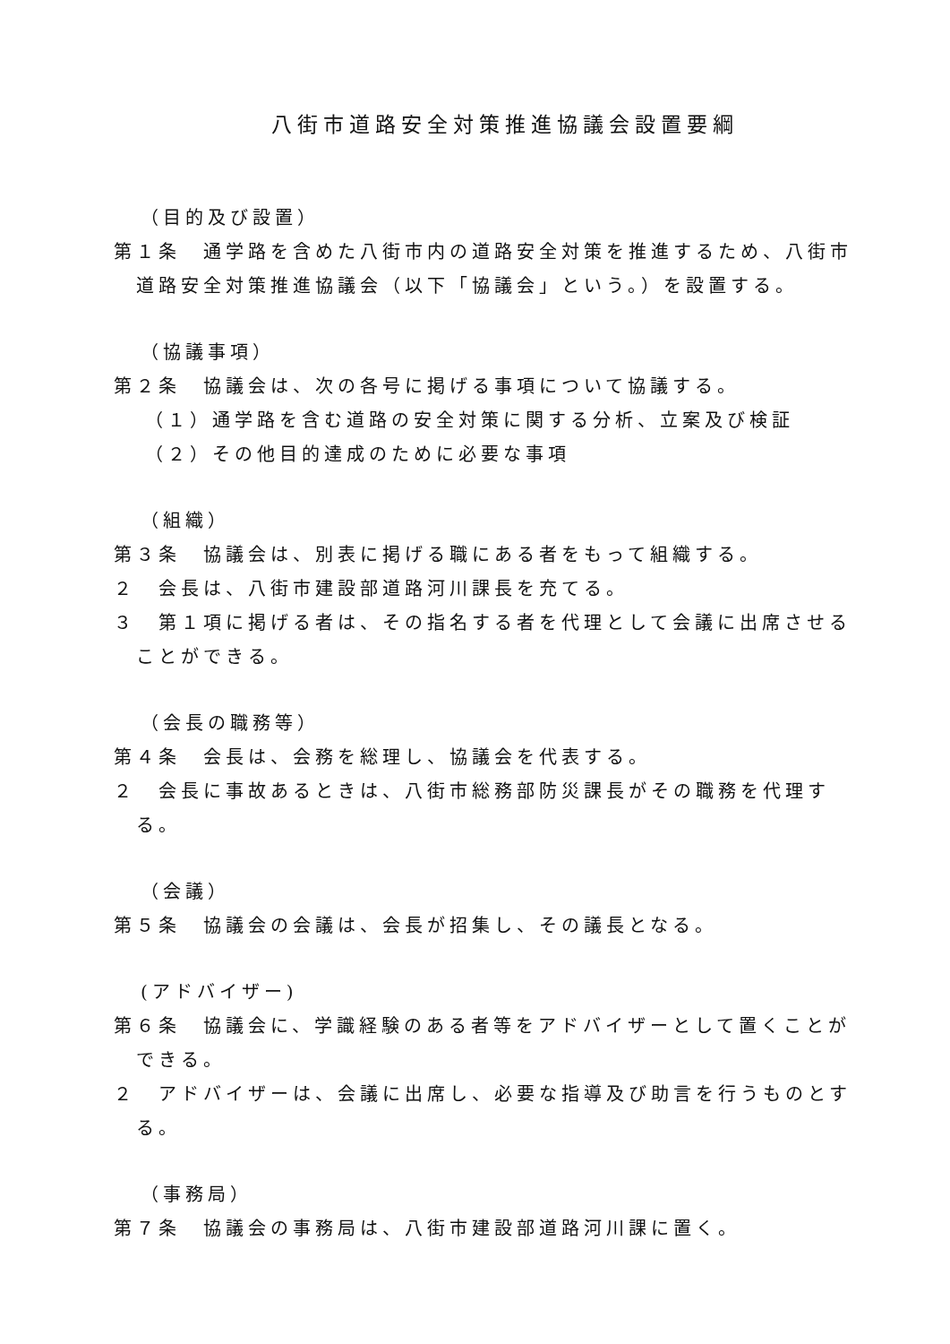八街市道路安全対策推進協議会設置要綱
（目的及び設置）
第１条　通学路を含めた八街市内の道路安全対策を推進するため、八街市道路安全対策推進協議会（以下「協議会」という。）を設置する。
（協議事項）
第２条　協議会は、次の各号に掲げる事項について協議する。
（１）通学路を含む道路の安全対策に関する分析、立案及び検証
（２）その他目的達成のために必要な事項
（組織）
第３条　協議会は、別表に掲げる職にある者をもって組織する。
２　会長は、八街市建設部道路河川課長を充てる。
３　第１項に掲げる者は、その指名する者を代理として会議に出席させることができる。
（会長の職務等）
第４条　会長は、会務を総理し、協議会を代表する。
２　会長に事故あるときは、八街市総務部防災課長がその職務を代理する。
（会議）
第５条　協議会の会議は、会長が招集し、その議長となる。
(アドバイザー)
第６条　協議会に、学識経験のある者等をアドバイザーとして置くことができる。
２　アドバイザーは、会議に出席し、必要な指導及び助言を行うものとする。
（事務局）
第７条　協議会の事務局は、八街市建設部道路河川課に置く。